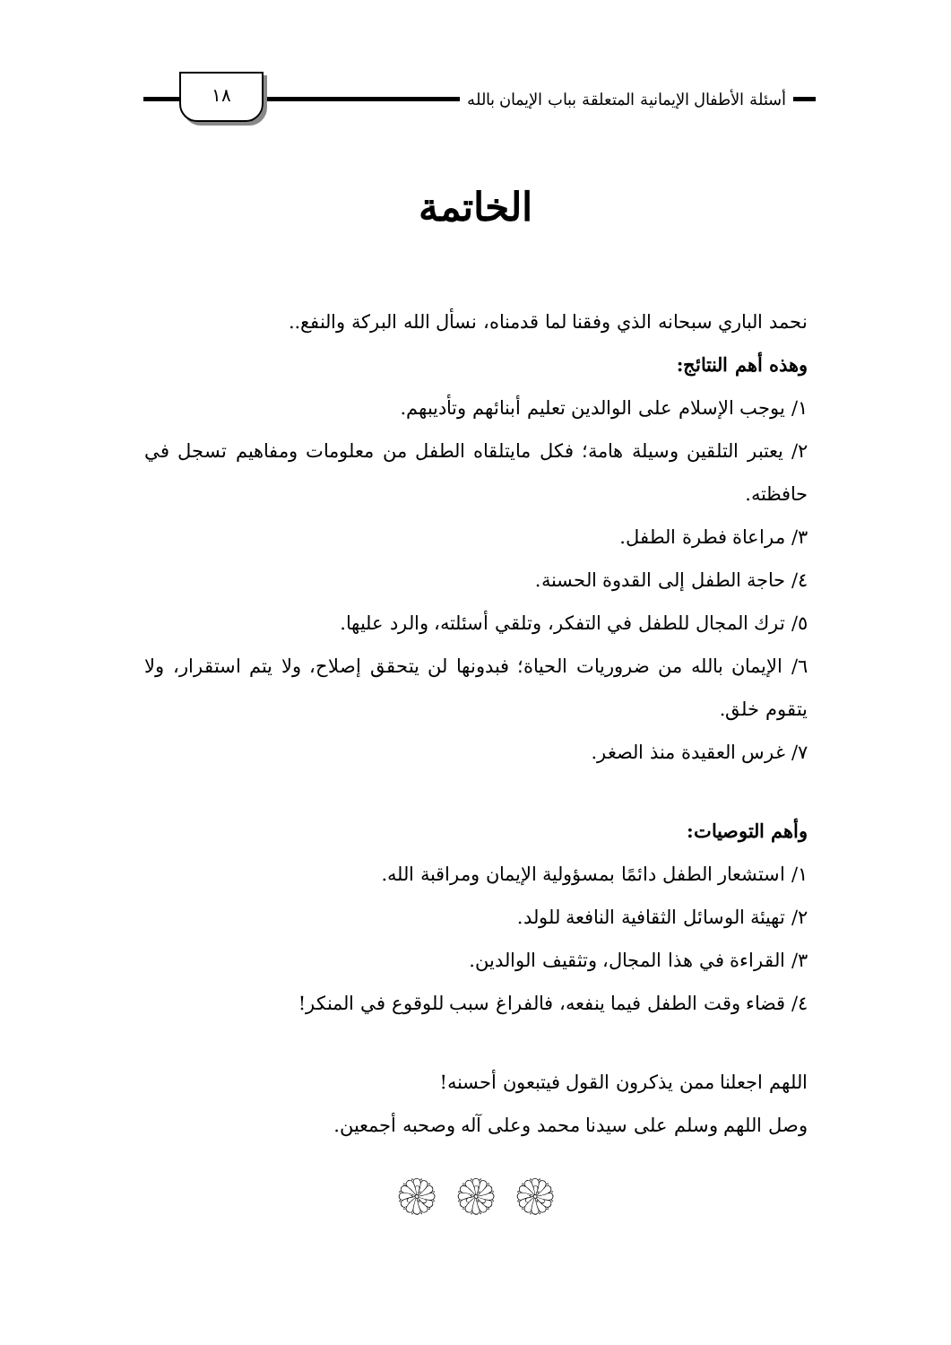أسئلة الأطفال الإيمانية المتعلقة بباب الإيمان بالله
١٨
الخاتمة
نحمد الباري سبحانه الذي وفقنا لما قدمناه، نسأل الله البركة والنفع..
وهذه أهم النتائج:
١/ يوجب الإسلام على الوالدين تعليم أبنائهم وتأديبهم.
٢/ يعتبر التلقين وسيلة هامة؛ فكل مايتلقاه الطفل من معلومات ومفاهيم تسجل في حافظته.
٣/ مراعاة فطرة الطفل.
٤/ حاجة الطفل إلى القدوة الحسنة.
٥/ ترك المجال للطفل في التفكر، وتلقي أسئلته، والرد عليها.
٦/ الإيمان بالله من ضروريات الحياة؛ فبدونها لن يتحقق إصلاح، ولا يتم استقرار، ولا يتقوم خلق.
٧/ غرس العقيدة منذ الصغر.
وأهم التوصيات:
١/ استشعار الطفل دائمًا بمسؤولية الإيمان ومراقبة الله.
٢/ تهيئة الوسائل الثقافية النافعة للولد.
٣/ القراءة في هذا المجال، وتثقيف الوالدين.
٤/ قضاء وقت الطفل فيما ينفعه، فالفراغ سبب للوقوع في المنكر!
اللهم اجعلنا ممن يذكرون القول فيتبعون أحسنه!
وصل اللهم وسلم على سيدنا محمد وعلى آله وصحبه أجمعين.
۞ ۞ ۞